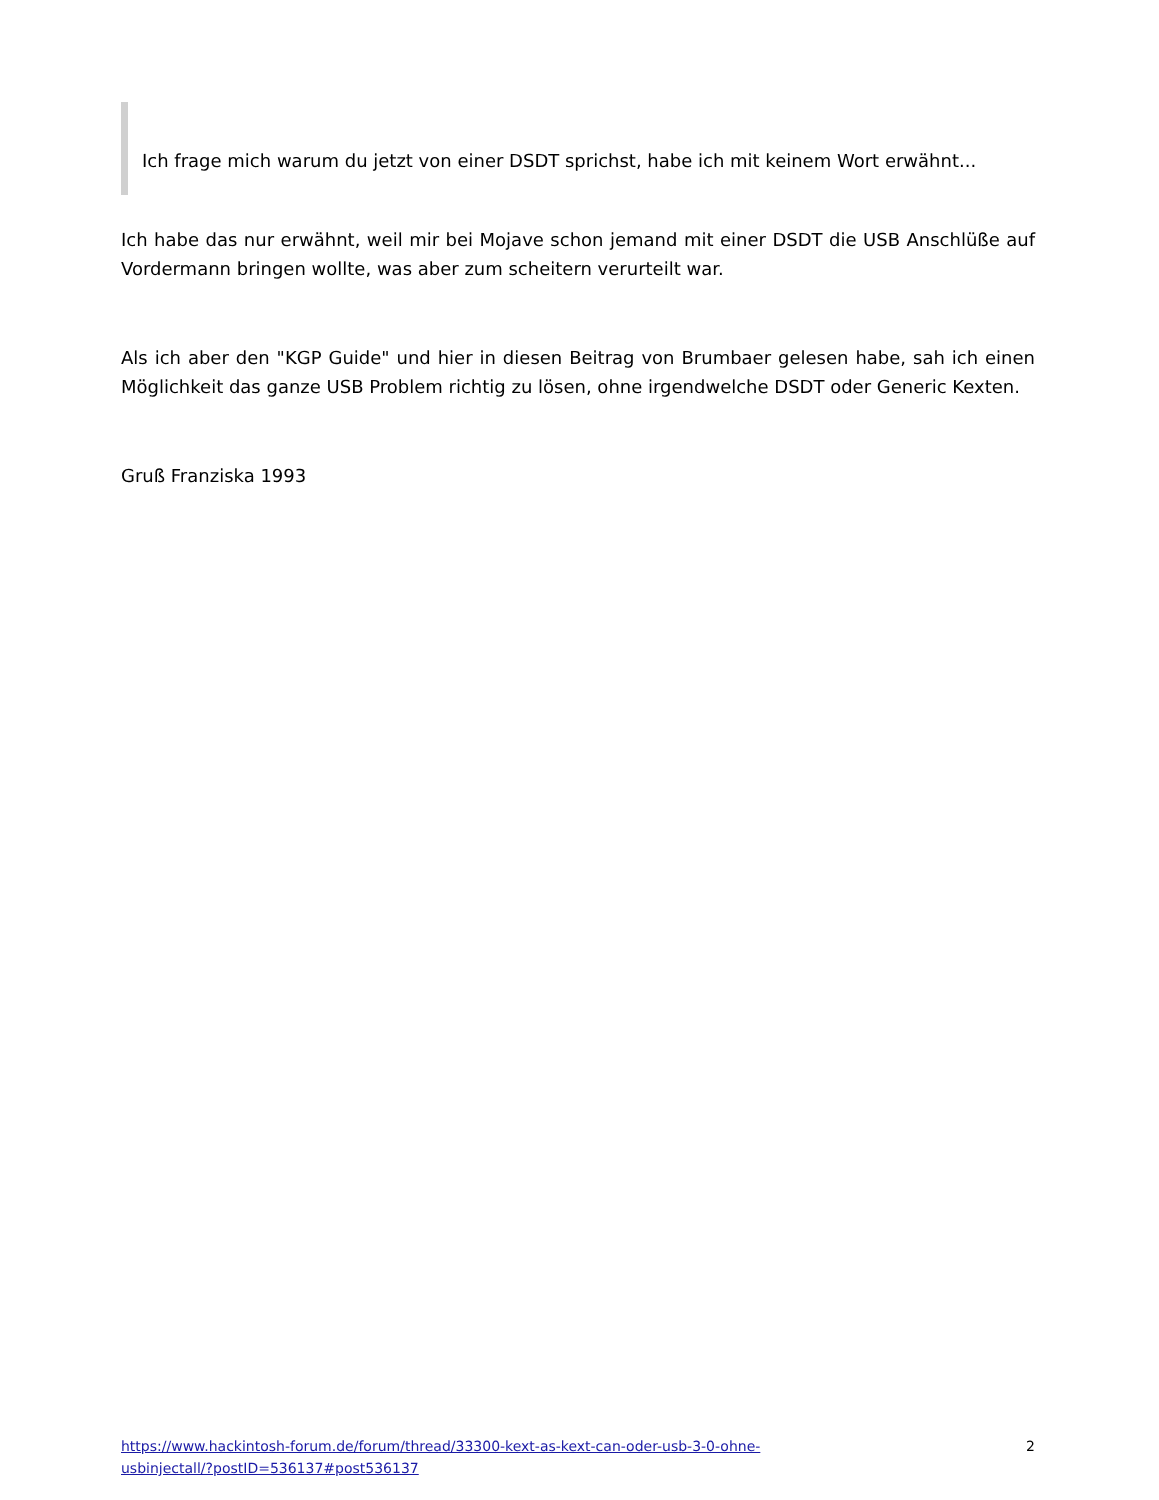Ich frage mich warum du jetzt von einer DSDT sprichst, habe ich mit keinem Wort erwähnt...
Ich habe das nur erwähnt, weil mir bei Mojave schon jemand mit einer DSDT die USB Anschlüße auf Vordermann bringen wollte, was aber zum scheitern verurteilt war.
Als ich aber den "KGP Guide" und hier in diesen Beitrag von Brumbaer gelesen habe, sah ich einen Möglichkeit das ganze USB Problem richtig zu lösen, ohne irgendwelche DSDT oder Generic Kexten.
Gruß Franziska 1993
https://www.hackintosh-forum.de/forum/thread/33300-kext-as-kext-can-oder-usb-3-0-ohne-usbinjectall/?postID=536137#post536137 2